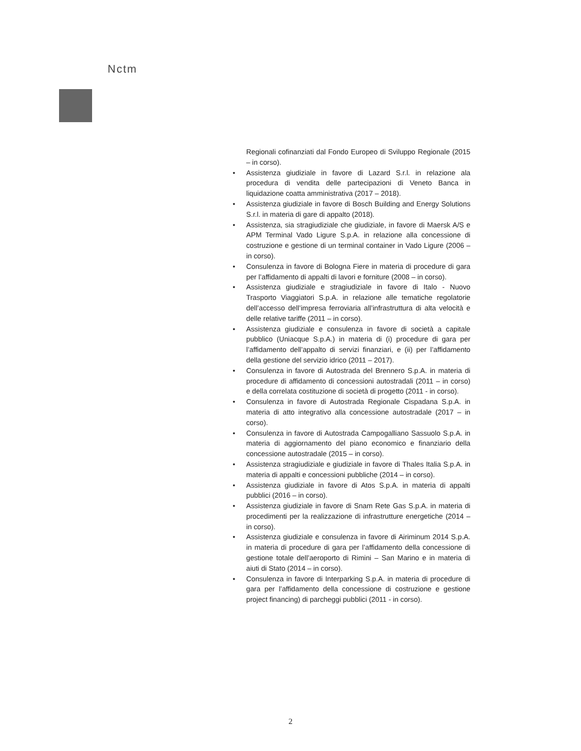Nctm
Regionali cofinanziati dal Fondo Europeo di Sviluppo Regionale (2015 – in corso).
• Assistenza giudiziale in favore di Lazard S.r.l. in relazione ala procedura di vendita delle partecipazioni di Veneto Banca in liquidazione coatta amministrativa (2017 – 2018).
• Assistenza giudiziale in favore di Bosch Building and Energy Solutions S.r.l. in materia di gare di appalto (2018).
• Assistenza, sia stragiudiziale che giudiziale, in favore di Maersk A/S e APM Terminal Vado Ligure S.p.A. in relazione alla concessione di costruzione e gestione di un terminal container in Vado Ligure (2006 – in corso).
• Consulenza in favore di Bologna Fiere in materia di procedure di gara per l’affidamento di appalti di lavori e forniture (2008 – in corso).
• Assistenza giudiziale e stragiudiziale in favore di Italo - Nuovo Trasporto Viaggiatori S.p.A. in relazione alle tematiche regolatorie dell’accesso dell’impresa ferroviaria all’infrastruttura di alta velocità e delle relative tariffe (2011 – in corso).
• Assistenza giudiziale e consulenza in favore di società a capitale pubblico (Uniacque S.p.A.) in materia di (i) procedure di gara per l’affidamento dell’appalto di servizi finanziari, e (ii) per l’affidamento della gestione del servizio idrico (2011 – 2017).
• Consulenza in favore di Autostrada del Brennero S.p.A. in materia di procedure di affidamento di concessioni autostradali (2011 – in corso) e della correlata costituzione di società di progetto (2011 - in corso).
• Consulenza in favore di Autostrada Regionale Cispadana S.p.A. in materia di atto integrativo alla concessione autostradale (2017 – in corso).
• Consulenza in favore di Autostrada Campogalliano Sassuolo S.p.A. in materia di aggiornamento del piano economico e finanziario della concessione autostradale (2015 – in corso).
• Assistenza stragiudiziale e giudiziale in favore di Thales Italia S.p.A. in materia di appalti e concessioni pubbliche (2014 – in corso).
• Assistenza giudiziale in favore di Atos S.p.A. in materia di appalti pubblici (2016 – in corso).
• Assistenza giudiziale in favore di Snam Rete Gas S.p.A. in materia di procedimenti per la realizzazione di infrastrutture energetiche (2014 – in corso).
• Assistenza giudiziale e consulenza in favore di Airiminum 2014 S.p.A. in materia di procedure di gara per l’affidamento della concessione di gestione totale dell’aeroporto di Rimini – San Marino e in materia di aiuti di Stato (2014 – in corso).
• Consulenza in favore di Interparking S.p.A. in materia di procedure di gara per l’affidamento della concessione di costruzione e gestione project financing) di parcheggi pubblici (2011 - in corso).
2